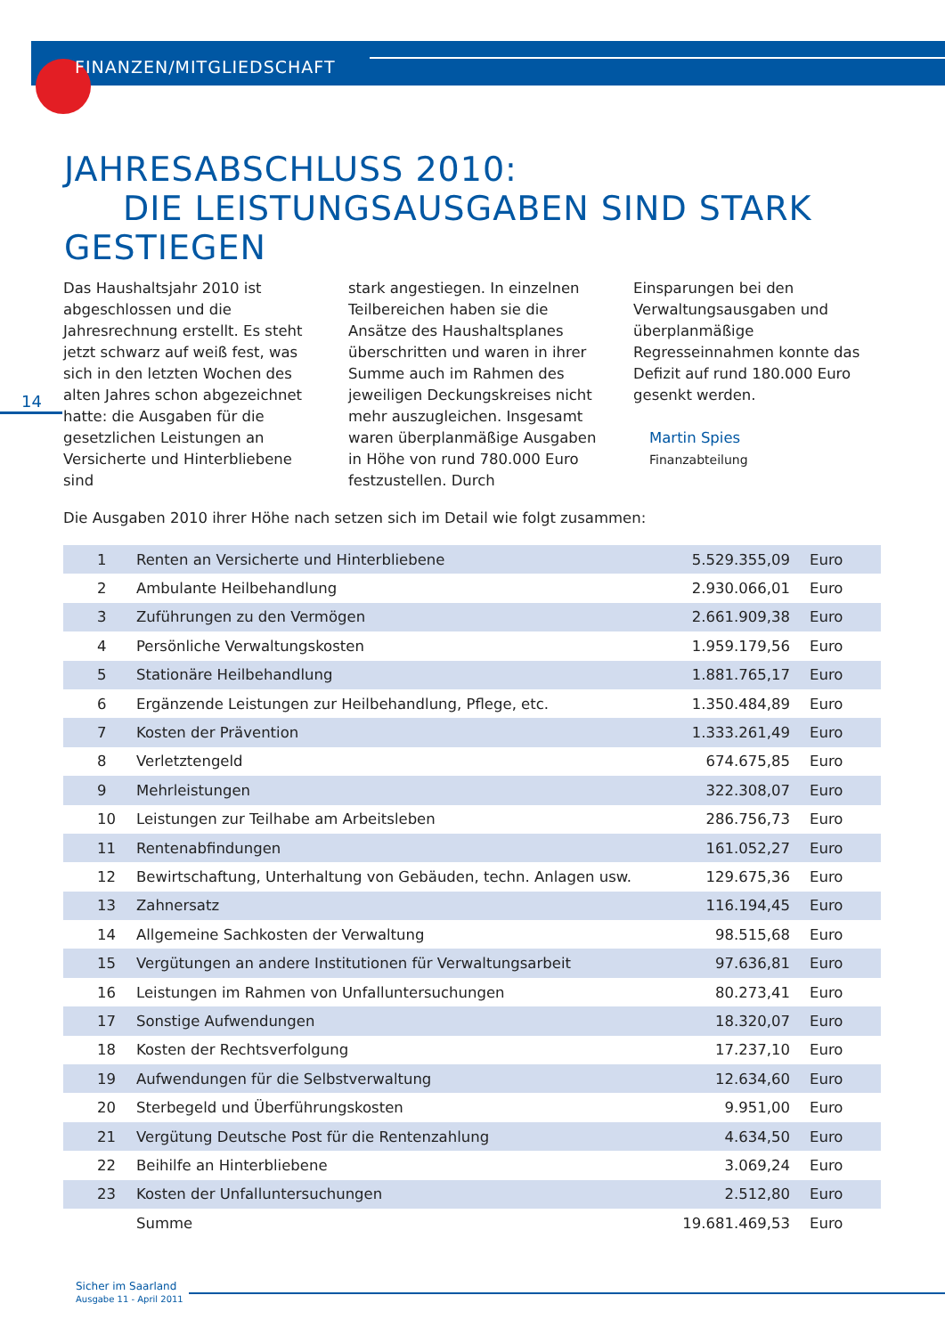FINANZEN/MITGLIEDSCHAFT
JAHRESABSCHLUSS 2010:
DIE LEISTUNGSAUSGABEN SIND STARK GESTIEGEN
14
Das Haushaltsjahr 2010 ist abgeschlossen und die Jahresrechnung erstellt. Es steht jetzt schwarz auf weiß fest, was sich in den letzten Wochen des alten Jahres schon abgezeichnet hatte: die Ausgaben für die gesetzlichen Leistungen an Versicherte und Hinterbliebene sind
stark angestiegen. In einzelnen Teilbereichen haben sie die Ansätze des Haushaltsplanes überschritten und waren in ihrer Summe auch im Rahmen des jeweiligen Deckungskreises nicht mehr auszugleichen. Insgesamt waren überplanmäßige Ausgaben in Höhe von rund 780.000 Euro festzustellen. Durch
Einsparungen bei den Verwaltungsausgaben und überplanmäßige Regresseinnahmen konnte das Defizit auf rund 180.000 Euro gesenkt werden.
Martin Spies
Finanzabteilung
Die Ausgaben 2010 ihrer Höhe nach setzen sich im Detail wie folgt zusammen:
| 1 | Renten an Versicherte und Hinterbliebene | 5.529.355,09 | Euro |
| 2 | Ambulante Heilbehandlung | 2.930.066,01 | Euro |
| 3 | Zuführungen zu den Vermögen | 2.661.909,38 | Euro |
| 4 | Persönliche Verwaltungskosten | 1.959.179,56 | Euro |
| 5 | Stationäre Heilbehandlung | 1.881.765,17 | Euro |
| 6 | Ergänzende Leistungen zur Heilbehandlung, Pflege, etc. | 1.350.484,89 | Euro |
| 7 | Kosten der Prävention | 1.333.261,49 | Euro |
| 8 | Verletztengeld | 674.675,85 | Euro |
| 9 | Mehrleistungen | 322.308,07 | Euro |
| 10 | Leistungen zur Teilhabe am Arbeitsleben | 286.756,73 | Euro |
| 11 | Rentenabfindungen | 161.052,27 | Euro |
| 12 | Bewirtschaftung, Unterhaltung von Gebäuden, techn. Anlagen usw. | 129.675,36 | Euro |
| 13 | Zahnersatz | 116.194,45 | Euro |
| 14 | Allgemeine Sachkosten der Verwaltung | 98.515,68 | Euro |
| 15 | Vergütungen an andere Institutionen für Verwaltungsarbeit | 97.636,81 | Euro |
| 16 | Leistungen im Rahmen von Unfalluntersuchungen | 80.273,41 | Euro |
| 17 | Sonstige Aufwendungen | 18.320,07 | Euro |
| 18 | Kosten der Rechtsverfolgung | 17.237,10 | Euro |
| 19 | Aufwendungen für die Selbstverwaltung | 12.634,60 | Euro |
| 20 | Sterbegeld und Überführungskosten | 9.951,00 | Euro |
| 21 | Vergütung Deutsche Post für die Rentenzahlung | 4.634,50 | Euro |
| 22 | Beihilfe an Hinterbliebene | 3.069,24 | Euro |
| 23 | Kosten der Unfalluntersuchungen | 2.512,80 | Euro |
| | Summe | 19.681.469,53 | Euro |
Sicher im Saarland
Ausgabe 11 - April 2011